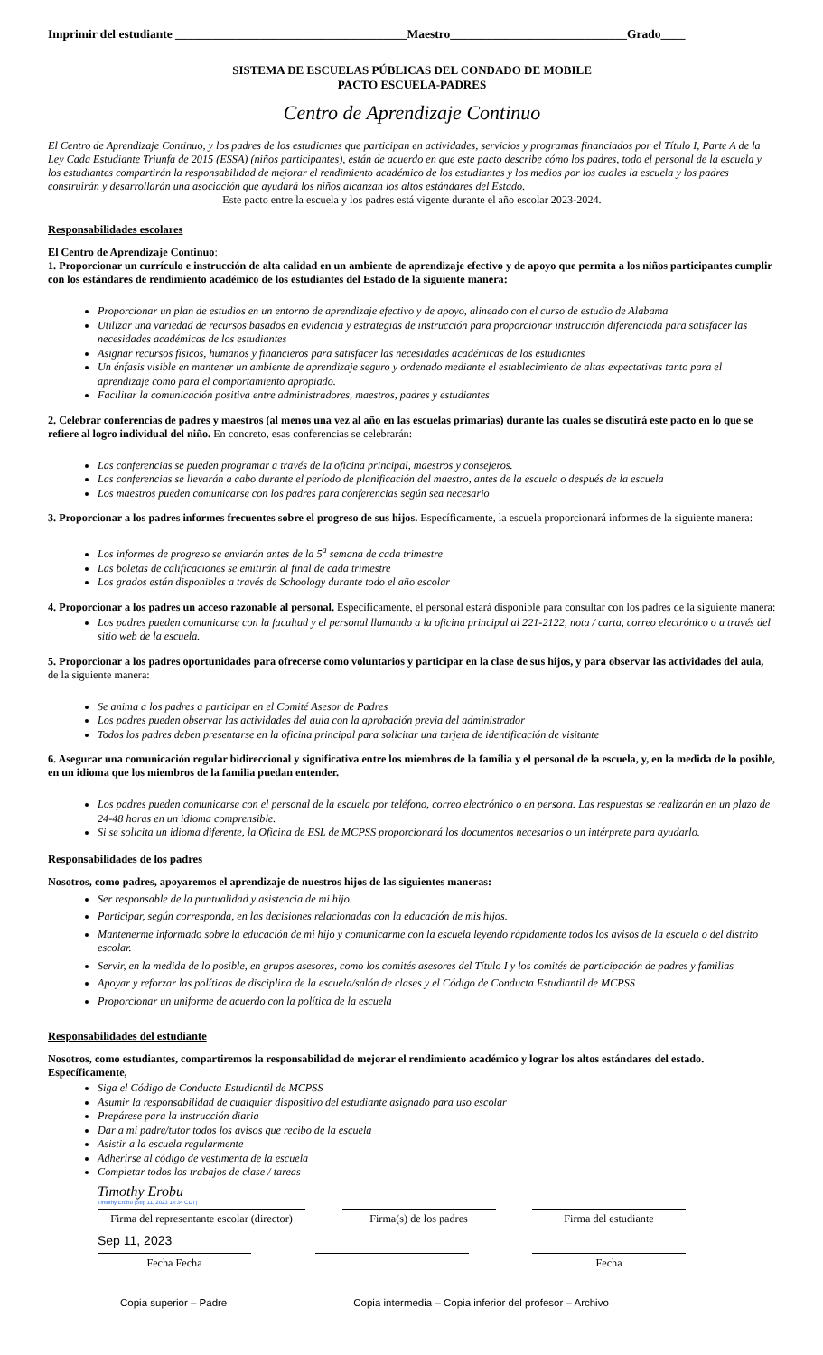Imprimir del estudiante ______________________________________Maestro_____________________________Grado____
SISTEMA DE ESCUELAS PÚBLICAS DEL CONDADO DE MOBILE
PACTO ESCUELA-PADRES
Centro de Aprendizaje Continuo
El Centro de Aprendizaje Continuo, y los padres de los estudiantes que participan en actividades, servicios y programas financiados por el Título I, Parte A de la Ley Cada Estudiante Triunfa de 2015 (ESSA) (niños participantes), están de acuerdo en que este pacto describe cómo los padres, todo el personal de la escuela y los estudiantes compartirán la responsabilidad de mejorar el rendimiento académico de los estudiantes y los medios por los cuales la escuela y los padres construirán y desarrollarán una asociación que ayudará los niños alcanzan los altos estándares del Estado.
Este pacto entre la escuela y los padres está vigente durante el año escolar 2023-2024.
Responsabilidades escolares
El Centro de Aprendizaje Continuo:
1. Proporcionar un currículo e instrucción de alta calidad en un ambiente de aprendizaje efectivo y de apoyo que permita a los niños participantes cumplir con los estándares de rendimiento académico de los estudiantes del Estado de la siguiente manera:
Proporcionar un plan de estudios en un entorno de aprendizaje efectivo y de apoyo, alineado con el curso de estudio de Alabama
Utilizar una variedad de recursos basados en evidencia y estrategias de instrucción para proporcionar instrucción diferenciada para satisfacer las necesidades académicas de los estudiantes
Asignar recursos físicos, humanos y financieros para satisfacer las necesidades académicas de los estudiantes
Un énfasis visible en mantener un ambiente de aprendizaje seguro y ordenado mediante el establecimiento de altas expectativas tanto para el aprendizaje como para el comportamiento apropiado.
Facilitar la comunicación positiva entre administradores, maestros, padres y estudiantes
2. Celebrar conferencias de padres y maestros (al menos una vez al año en las escuelas primarias) durante las cuales se discutirá este pacto en lo que se refiere al logro individual del niño. En concreto, esas conferencias se celebrarán:
Las conferencias se pueden programar a través de la oficina principal, maestros y consejeros.
Las conferencias se llevarán a cabo durante el período de planificación del maestro, antes de la escuela o después de la escuela
Los maestros pueden comunicarse con los padres para conferencias según sea necesario
3. Proporcionar a los padres informes frecuentes sobre el progreso de sus hijos. Específicamente, la escuela proporcionará informes de la siguiente manera:
Los informes de progreso se enviarán antes de la 5<sup>a</sup> semana de cada trimestre
Las boletas de calificaciones se emitirán al final de cada trimestre
Los grados están disponibles a través de Schoology durante todo el año escolar
4. Proporcionar a los padres un acceso razonable al personal. Específicamente, el personal estará disponible para consultar con los padres de la siguiente manera:
Los padres pueden comunicarse con la facultad y el personal llamando a la oficina principal al 221-2122, nota / carta, correo electrónico o a través del sitio web de la escuela.
5. Proporcionar a los padres oportunidades para ofrecerse como voluntarios y participar en la clase de sus hijos, y para observar las actividades del aula, de la siguiente manera:
Se anima a los padres a participar en el Comité Asesor de Padres
Los padres pueden observar las actividades del aula con la aprobación previa del administrador
Todos los padres deben presentarse en la oficina principal para solicitar una tarjeta de identificación de visitante
6. Asegurar una comunicación regular bidireccional y significativa entre los miembros de la familia y el personal de la escuela, y, en la medida de lo posible, en un idioma que los miembros de la familia puedan entender.
Los padres pueden comunicarse con el personal de la escuela por teléfono, correo electrónico o en persona. Las respuestas se realizarán en un plazo de 24-48 horas en un idioma comprensible.
Si se solicita un idioma diferente, la Oficina de ESL de MCPSS proporcionará los documentos necesarios o un intérprete para ayudarlo.
Responsabilidades de los padres
Nosotros, como padres, apoyaremos el aprendizaje de nuestros hijos de las siguientes maneras:
Ser responsable de la puntualidad y asistencia de mi hijo.
Participar, según corresponda, en las decisiones relacionadas con la educación de mis hijos.
Mantenerme informado sobre la educación de mi hijo y comunicarme con la escuela leyendo rápidamente todos los avisos de la escuela o del distrito escolar.
Servir, en la medida de lo posible, en grupos asesores, como los comités asesores del Título I y los comités de participación de padres y familias
Apoyar y reforzar las políticas de disciplina de la escuela/salón de clases y el Código de Conducta Estudiantil de MCPSS
Proporcionar un uniforme de acuerdo con la política de la escuela
Responsabilidades del estudiante
Nosotros, como estudiantes, compartiremos la responsabilidad de mejorar el rendimiento académico y lograr los altos estándares del estado. Específicamente,
Siga el Código de Conducta Estudiantil de MCPSS
Asumir la responsabilidad de cualquier dispositivo del estudiante asignado para uso escolar
Prepárese para la instrucción diaria
Dar a mi padre/tutor todos los avisos que recibo de la escuela
Asistir a la escuela regularmente
Adherirse al código de vestimenta de la escuela
Completar todos los trabajos de clase / tareas
Timothy Erobu
Timothy Erobu (Sep 11, 2023 14:34 CDT)
Firma del representante escolar (director)
Firma(s) de los padres Firma del estudiante
Sep 11, 2023
Fecha Fecha Fecha
Copia superior – Padre Copia intermedia – Copia inferior del profesor – Archivo